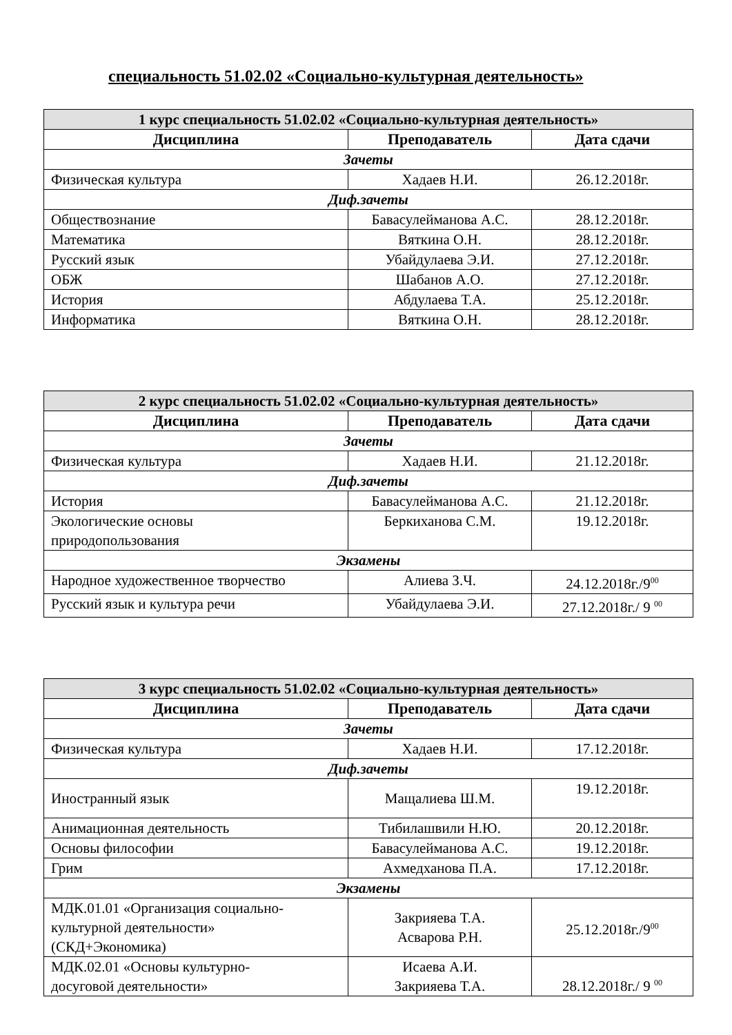специальность 51.02.02 «Социально-культурная деятельность»
| 1 курс специальность 51.02.02 «Социально-культурная деятельность» | | |
| Дисциплина | Преподаватель | Дата сдачи |
| Зачеты | | |
| Физическая культура | Хадаев Н.И. | 26.12.2018г. |
| Диф.зачеты | | |
| Обществознание | Бавасулейманова А.С. | 28.12.2018г. |
| Математика | Вяткина О.Н. | 28.12.2018г. |
| Русский язык | Убайдулаева Э.И. | 27.12.2018г. |
| ОБЖ | Шабанов А.О. | 27.12.2018г. |
| История | Абдулаева Т.А. | 25.12.2018г. |
| Информатика | Вяткина О.Н. | 28.12.2018г. |
| 2 курс специальность 51.02.02 «Социально-культурная деятельность» | | |
| Дисциплина | Преподаватель | Дата сдачи |
| Зачеты | | |
| Физическая культура | Хадаев Н.И. | 21.12.2018г. |
| Диф.зачеты | | |
| История | Бавасулейманова А.С. | 21.12.2018г. |
| Экологические основы природопользования | Беркиханова С.М. | 19.12.2018г. |
| Экзамены | | |
| Народное художественное творчество | Алиева З.Ч. | 24.12.2018г./9<sup>00</sup> |
| Русский язык и культура речи | Убайдулаева Э.И. | 27.12.2018г./ 9 <sup>00</sup> |
| 3 курс специальность 51.02.02 «Социально-культурная деятельность» | | |
| Дисциплина | Преподаватель | Дата сдачи |
| Зачеты | | |
| Физическая культура | Хадаев Н.И. | 17.12.2018г. |
| Диф.зачеты | | |
| Иностранный язык | Мащалиева Ш.М. | 19.12.2018г. |
| Анимационная деятельность | Тибилашвили Н.Ю. | 20.12.2018г. |
| Основы философии | Бавасулейманова А.С. | 19.12.2018г. |
| Грим | Ахмедханова П.А. | 17.12.2018г. |
| Экзамены | | |
| МДК.01.01 «Организация социально- культурной деятельности» (СКД+Экономика) | Закрияева Т.А. Асварова Р.Н. | 25.12.2018г./9<sup>00</sup> |
| МДК.02.01 «Основы культурно- досуговой деятельности» | Исаева А.И. Закрияева Т.А. | 28.12.2018г./ 9 <sup>00</sup> |